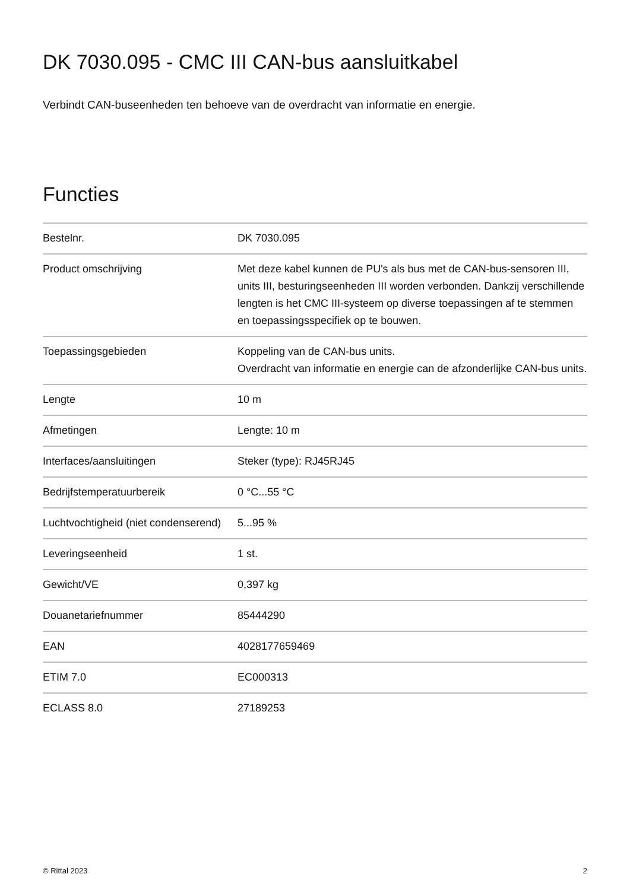DK 7030.095 - CMC III CAN-bus aansluitkabel
Verbindt CAN-buseenheden ten behoeve van de overdracht van informatie en energie.
Functies
| Bestelnr. | DK 7030.095 |
| Product omschrijving | Met deze kabel kunnen de PU's als bus met de CAN-bus-sensoren III, units III, besturingseenheden III worden verbonden. Dankzij verschillende lengten is het CMC III-systeem op diverse toepassingen af te stemmen en toepassingsspecifiek op te bouwen. |
| Toepassingsgebieden | Koppeling van de CAN-bus units. Overdracht van informatie en energie can de afzonderlijke CAN-bus units. |
| Lengte | 10 m |
| Afmetingen | Lengte: 10 m |
| Interfaces/aansluitingen | Steker (type): RJ45RJ45 |
| Bedrijfstemperatuurbereik | 0 °C...55 °C |
| Luchtvochtigheid (niet condenserend) | 5...95 % |
| Leveringseenheid | 1 st. |
| Gewicht/VE | 0,397 kg |
| Douanetariefnummer | 85444290 |
| EAN | 4028177659469 |
| ETIM 7.0 | EC000313 |
| ECLASS 8.0 | 27189253 |
© Rittal 2023 2